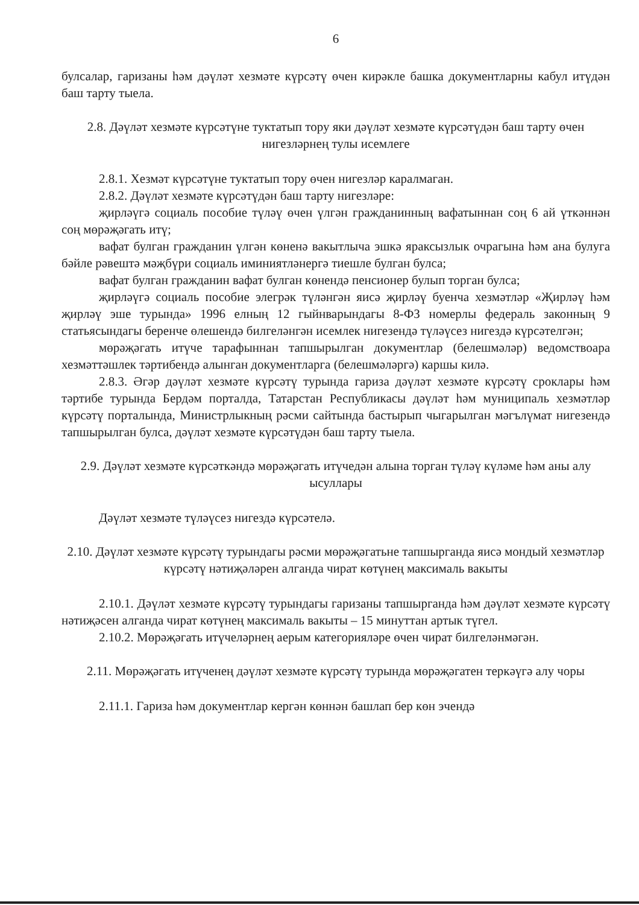6
булсалар, гаризаны һәм дәүләт хезмәте күрсәтү өчен кирәкле башка документларны кабул итүдән баш тарту тыела.
2.8. Дәүләт хезмәте күрсәтүне туктатып тору яки дәүләт хезмәте күрсәтүдән баш тарту өчен нигезләрнең тулы исемлеге
2.8.1. Хезмәт күрсәтүне туктатып тору өчен нигезләр каралмаган.
2.8.2. Дәүләт хезмәте күрсәтүдән баш тарту нигезләре:
җирләүгә социаль пособие түләү өчен үлгән гражданинның вафатыннан соң 6 ай үткәннән соң мөрәҗәгать итү;
вафат булган гражданин үлгән көненә вакытлыча эшкә яраксызлык очрагына һәм ана булуга бәйле рәвештә мәҗбүри социаль иминиятләнергә тиешле булган булса;
вафат булган гражданин вафат булган көнендә пенсионер булып торган булса;
җирләүгә социаль пособие элегрәк түләнгән яисә җирләү буенча хезмәтләр «Җирләү һәм җирләү эше турында» 1996 елның 12 гыйнварындагы 8-ФЗ номерлы федераль законның 9 статьясындагы беренче өлешендә билгеләнгән исемлек нигезендә түләүсез нигездә күрсәтелгән;
мөрәҗәгать итүче тарафыннан тапшырылган документлар (белешмәләр) ведомствоара хезмәттәшлек тәртибендә алынган документларга (белешмәләргә) каршы килә.
2.8.3. Әгәр дәүләт хезмәте күрсәтү турында гариза дәүләт хезмәте күрсәтү сроклары һәм тәртибе турында Бердәм порталда, Татарстан Республикасы дәүләт һәм муниципаль хезмәтләр күрсәтү порталында, Министрлыкның рәсми сайтында бастырып чыгарылган мәгълүмат нигезендә тапшырылган булса, дәүләт хезмәте күрсәтүдән баш тарту тыела.
2.9. Дәүләт хезмәте күрсәткәндә мөрәҗәгать итүчедән алына торган түләү күләме һәм аны алу ысуллары
Дәүләт хезмәте түләүсез нигездә күрсәтелә.
2.10. Дәүләт хезмәте күрсәтү турындагы рәсми мөрәҗәгатьне тапшырганда яисә мондый хезмәтләр күрсәтү нәтиҗәләрен алганда чират көтүнең максималь вакыты
2.10.1. Дәүләт хезмәте күрсәтү турындагы гаризаны тапшырганда һәм дәүләт хезмәте күрсәтү нәтиҗәсен алганда чират көтүнең максималь вакыты – 15 минуттан артык түгел.
2.10.2. Мөрәҗәгать итүчеләрнең аерым категорияләре өчен чират билгеләнмәгән.
2.11. Мөрәҗәгать итүченең дәүләт хезмәте күрсәтү турында мөрәҗәгатен теркәүгә алу чоры
2.11.1. Гариза һәм документлар кергән көннән башлап бер көн эчендә